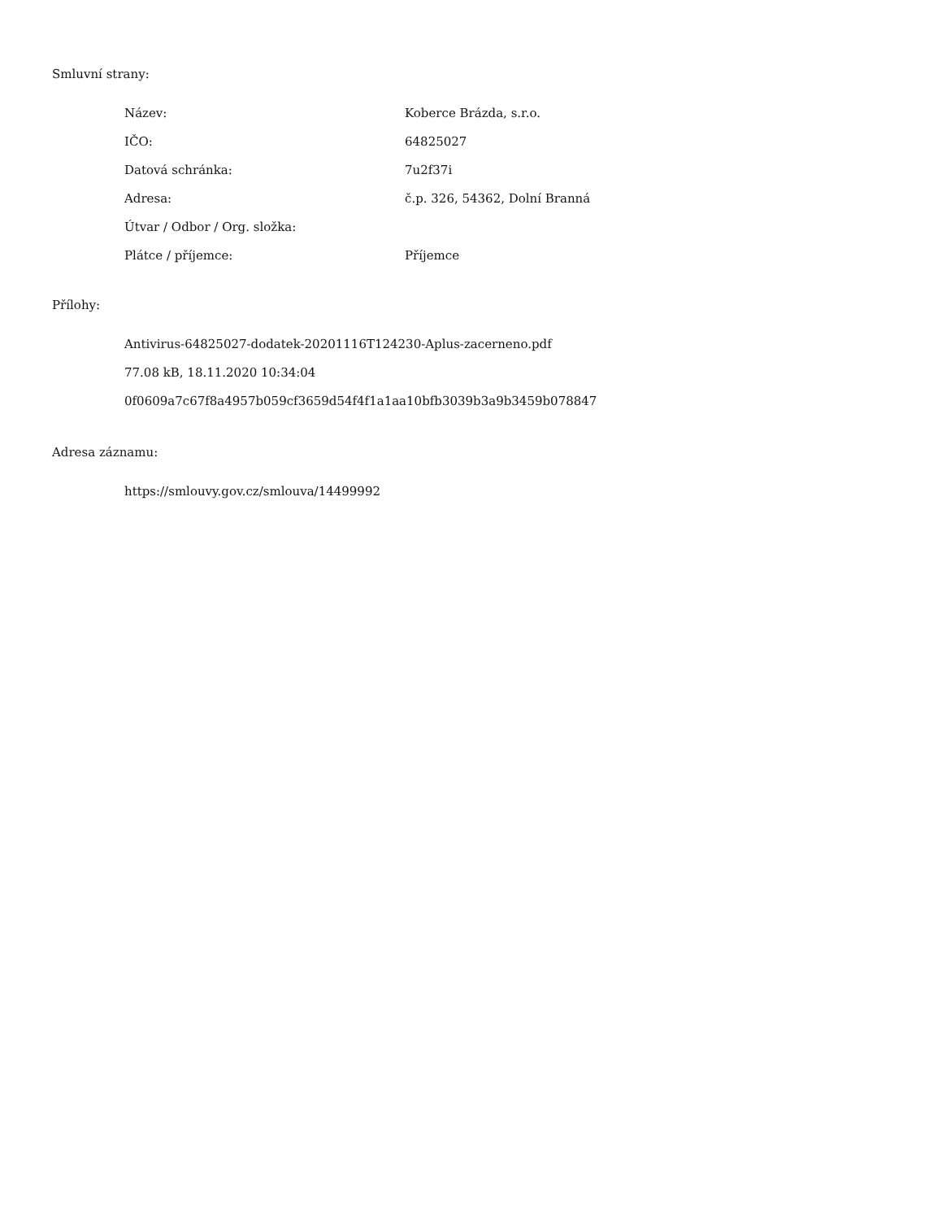Smluvní strany:
| Název: | Koberce Brázda, s.r.o. |
| IČO: | 64825027 |
| Datová schránka: | 7u2f37i |
| Adresa: | č.p. 326, 54362, Dolní Branná |
| Útvar / Odbor / Org. složka: | |
| Plátce / příjemce: | Příjemce |
Přílohy:
Antivirus-64825027-dodatek-20201116T124230-Aplus-zacerneno.pdf
77.08 kB, 18.11.2020 10:34:04
0f0609a7c67f8a4957b059cf3659d54f4f1a1aa10bfb3039b3a9b3459b078847
Adresa záznamu:
https://smlouvy.gov.cz/smlouva/14499992